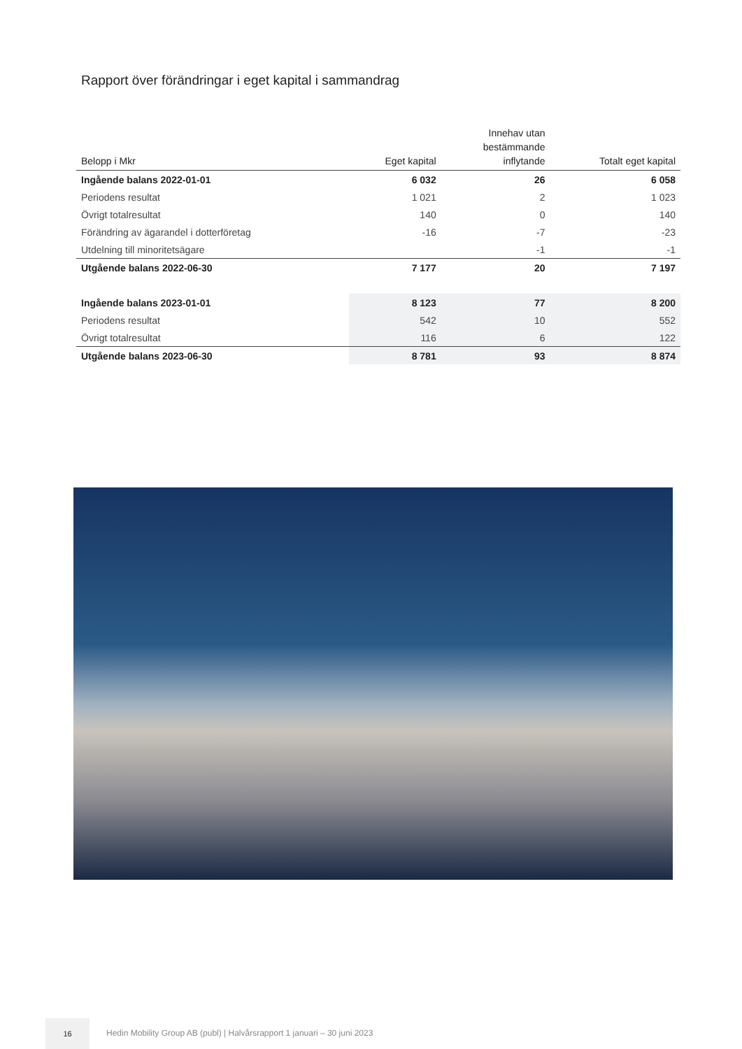Rapport över förändringar i eget kapital i sammandrag
| Belopp i Mkr | Eget kapital | Innehav utan bestämmande inflytande | Totalt eget kapital |
| --- | --- | --- | --- |
| Ingående balans 2022-01-01 | 6 032 | 26 | 6 058 |
| Periodens resultat | 1 021 | 2 | 1 023 |
| Övrigt totalresultat | 140 | 0 | 140 |
| Förändring av ägarandel i dotterföretag | -16 | -7 | -23 |
| Utdelning till minoritetsägare | | -1 | -1 |
| Utgående balans 2022-06-30 | 7 177 | 20 | 7 197 |
| Ingående balans 2023-01-01 | 8 123 | 77 | 8 200 |
| Periodens resultat | 542 | 10 | 552 |
| Övrigt totalresultat | 116 | 6 | 122 |
| Utgående balans 2023-06-30 | 8 781 | 93 | 8 874 |
16
Hedin Mobility Group AB (publ) | Halvårsrapport 1 januari – 30 juni 2023